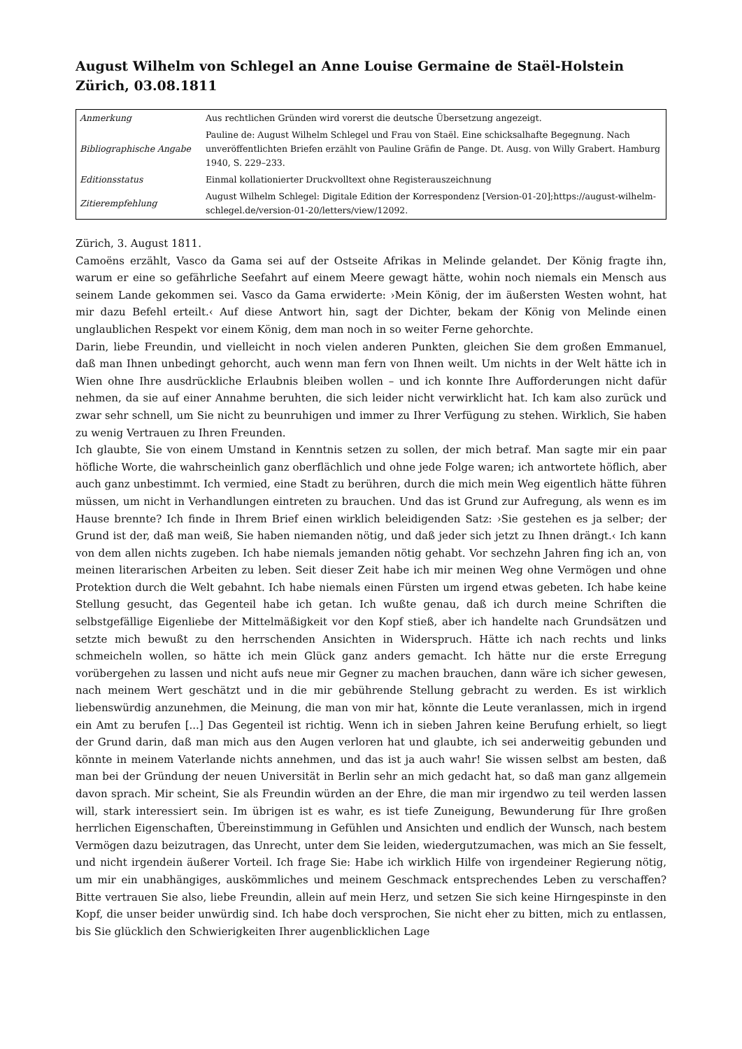August Wilhelm von Schlegel an Anne Louise Germaine de Staël-Holstein
Zürich, 03.08.1811
| Anmerkung | Aus rechtlichen Gründen wird vorerst die deutsche Übersetzung angezeigt. |
| Bibliographische Angabe | Pauline de: August Wilhelm Schlegel und Frau von Staël. Eine schicksalhafte Begegnung. Nach unveröffentlichten Briefen erzählt von Pauline Gräfin de Pange. Dt. Ausg. von Willy Grabert. Hamburg 1940, S. 229–233. |
| Editionsstatus | Einmal kollationierter Druckvolltext ohne Registerauszeichnung |
| Zitierempfehlung | August Wilhelm Schlegel: Digitale Edition der Korrespondenz [Version-01-20];https://august-wilhelm-schlegel.de/version-01-20/letters/view/12092. |
Zürich, 3. August 1811.
Camoëns erzählt, Vasco da Gama sei auf der Ostseite Afrikas in Melinde gelandet. Der König fragte ihn, warum er eine so gefährliche Seefahrt auf einem Meere gewagt hätte, wohin noch niemals ein Mensch aus seinem Lande gekommen sei. Vasco da Gama erwiderte: ›Mein König, der im äußersten Westen wohnt, hat mir dazu Befehl erteilt.‹ Auf diese Antwort hin, sagt der Dichter, bekam der König von Melinde einen unglaublichen Respekt vor einem König, dem man noch in so weiter Ferne gehorchte.
Darin, liebe Freundin, und vielleicht in noch vielen anderen Punkten, gleichen Sie dem großen Emmanuel, daß man Ihnen unbedingt gehorcht, auch wenn man fern von Ihnen weilt. Um nichts in der Welt hätte ich in Wien ohne Ihre ausdrückliche Erlaubnis bleiben wollen – und ich konnte Ihre Aufforderungen nicht dafür nehmen, da sie auf einer Annahme beruhten, die sich leider nicht verwirklicht hat. Ich kam also zurück und zwar sehr schnell, um Sie nicht zu beunruhigen und immer zu Ihrer Verfügung zu stehen. Wirklich, Sie haben zu wenig Vertrauen zu Ihren Freunden.
Ich glaubte, Sie von einem Umstand in Kenntnis setzen zu sollen, der mich betraf. Man sagte mir ein paar höfliche Worte, die wahrscheinlich ganz oberflächlich und ohne jede Folge waren; ich antwortete höflich, aber auch ganz unbestimmt. Ich vermied, eine Stadt zu berühren, durch die mich mein Weg eigentlich hätte führen müssen, um nicht in Verhandlungen eintreten zu brauchen. Und das ist Grund zur Aufregung, als wenn es im Hause brennte? Ich finde in Ihrem Brief einen wirklich beleidigenden Satz: ›Sie gestehen es ja selber; der Grund ist der, daß man weiß, Sie haben niemanden nötig, und daß jeder sich jetzt zu Ihnen drängt.‹ Ich kann von dem allen nichts zugeben. Ich habe niemals jemanden nötig gehabt. Vor sechzehn Jahren fing ich an, von meinen literarischen Arbeiten zu leben. Seit dieser Zeit habe ich mir meinen Weg ohne Vermögen und ohne Protektion durch die Welt gebahnt. Ich habe niemals einen Fürsten um irgend etwas gebeten. Ich habe keine Stellung gesucht, das Gegenteil habe ich getan. Ich wußte genau, daß ich durch meine Schriften die selbstgefällige Eigenliebe der Mittelmäßigkeit vor den Kopf stieß, aber ich handelte nach Grundsätzen und setzte mich bewußt zu den herrschenden Ansichten in Widerspruch. Hätte ich nach rechts und links schmeicheln wollen, so hätte ich mein Glück ganz anders gemacht. Ich hätte nur die erste Erregung vorübergehen zu lassen und nicht aufs neue mir Gegner zu machen brauchen, dann wäre ich sicher gewesen, nach meinem Wert geschätzt und in die mir gebührende Stellung gebracht zu werden. Es ist wirklich liebenswürdig anzunehmen, die Meinung, die man von mir hat, könnte die Leute veranlassen, mich in irgend ein Amt zu berufen [...] Das Gegenteil ist richtig. Wenn ich in sieben Jahren keine Berufung erhielt, so liegt der Grund darin, daß man mich aus den Augen verloren hat und glaubte, ich sei anderweitig gebunden und könnte in meinem Vaterlande nichts annehmen, und das ist ja auch wahr! Sie wissen selbst am besten, daß man bei der Gründung der neuen Universität in Berlin sehr an mich gedacht hat, so daß man ganz allgemein davon sprach. Mir scheint, Sie als Freundin würden an der Ehre, die man mir irgendwo zu teil werden lassen will, stark interessiert sein. Im übrigen ist es wahr, es ist tiefe Zuneigung, Bewunderung für Ihre großen herrlichen Eigenschaften, Übereinstimmung in Gefühlen und Ansichten und endlich der Wunsch, nach bestem Vermögen dazu beizutragen, das Unrecht, unter dem Sie leiden, wiedergutzumachen, was mich an Sie fesselt, und nicht irgendein äußerer Vorteil. Ich frage Sie: Habe ich wirklich Hilfe von irgendeiner Regierung nötig, um mir ein unabhängiges, auskömmliches und meinem Geschmack entsprechendes Leben zu verschaffen? Bitte vertrauen Sie also, liebe Freundin, allein auf mein Herz, und setzen Sie sich keine Hirngespinste in den Kopf, die unser beider unwürdig sind. Ich habe doch versprochen, Sie nicht eher zu bitten, mich zu entlassen, bis Sie glücklich den Schwierigkeiten Ihrer augenblicklichen Lage